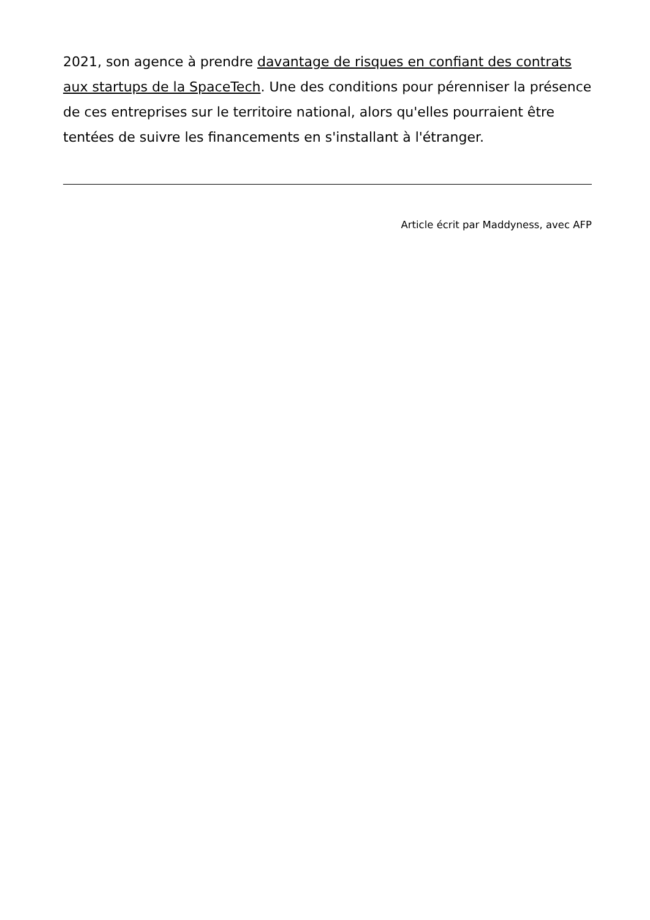2021, son agence à prendre davantage de risques en confiant des contrats aux startups de la SpaceTech. Une des conditions pour pérenniser la présence de ces entreprises sur le territoire national, alors qu'elles pourraient être tentées de suivre les financements en s'installant à l'étranger.
Article écrit par Maddyness, avec AFP